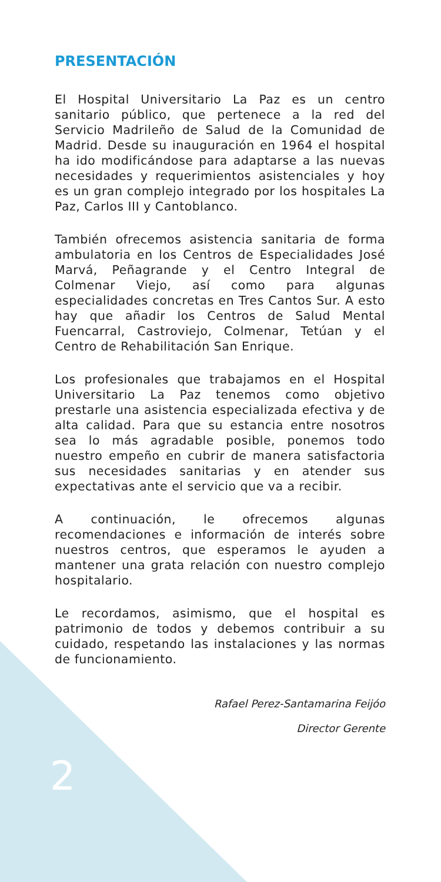PRESENTACIÓN
El Hospital Universitario La Paz es un centro sanitario público, que pertenece a la red del Servicio Madrileño de Salud de la Comunidad de Madrid. Desde su inauguración en 1964 el hospital ha ido modificándose para adaptarse a las nuevas necesidades y requerimientos asistenciales y hoy es un gran complejo integrado por los hospitales La Paz, Carlos III y Cantoblanco.
También ofrecemos asistencia sanitaria de forma ambulatoria en los Centros de Especialidades José Marvá, Peñagrande y el Centro Integral de Colmenar Viejo, así como para algunas especialidades concretas en Tres Cantos Sur. A esto hay que añadir los Centros de Salud Mental Fuencarral, Castroviejo, Colmenar, Tetúan y el Centro de Rehabilitación San Enrique.
Los profesionales que trabajamos en el Hospital Universitario La Paz tenemos como objetivo prestarle una asistencia especializada efectiva y de alta calidad. Para que su estancia entre nosotros sea lo más agradable posible, ponemos todo nuestro empeño en cubrir de manera satisfactoria sus necesidades sanitarias y en atender sus expectativas ante el servicio que va a recibir.
A continuación, le ofrecemos algunas recomendaciones e información de interés sobre nuestros centros, que esperamos le ayuden a mantener una grata relación con nuestro complejo hospitalario.
Le recordamos, asimismo, que el hospital es patrimonio de todos y debemos contribuir a su cuidado, respetando las instalaciones y las normas de funcionamiento.
Rafael Perez-Santamarina Feijóo
Director Gerente
2